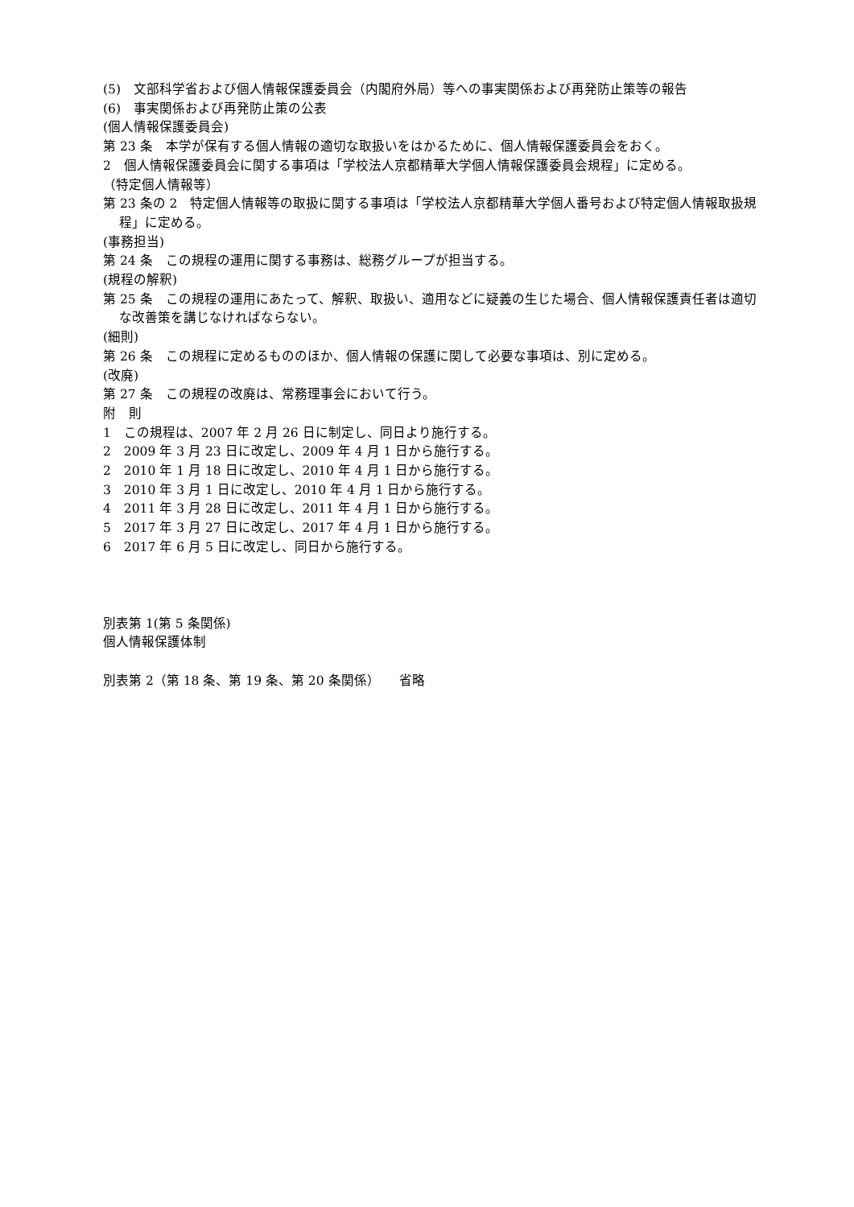(5)　文部科学省および個人情報保護委員会（内閣府外局）等への事実関係および再発防止策等の報告
(6)　事実関係および再発防止策の公表
(個人情報保護委員会)
第 23 条　本学が保有する個人情報の適切な取扱いをはかるために、個人情報保護委員会をおく。
2　個人情報保護委員会に関する事項は「学校法人京都精華大学個人情報保護委員会規程」に定める。
（特定個人情報等）
第 23 条の 2　特定個人情報等の取扱に関する事項は「学校法人京都精華大学個人番号および特定個人情報取扱規程」に定める。
(事務担当)
第 24 条　この規程の運用に関する事務は、総務グループが担当する。
(規程の解釈)
第 25 条　この規程の運用にあたって、解釈、取扱い、適用などに疑義の生じた場合、個人情報保護責任者は適切な改善策を講じなければならない。
(細則)
第 26 条　この規程に定めるもののほか、個人情報の保護に関して必要な事項は、別に定める。
(改廃)
第 27 条　この規程の改廃は、常務理事会において行う。
附　則
1　この規程は、2007 年 2 月 26 日に制定し、同日より施行する。
2　2009 年 3 月 23 日に改定し、2009 年 4 月 1 日から施行する。
2　2010 年 1 月 18 日に改定し、2010 年 4 月 1 日から施行する。
3　2010 年 3 月 1 日に改定し、2010 年 4 月 1 日から施行する。
4　2011 年 3 月 28 日に改定し、2011 年 4 月 1 日から施行する。
5　2017 年 3 月 27 日に改定し、2017 年 4 月 1 日から施行する。
6　2017 年 6 月 5 日に改定し、同日から施行する。
別表第 1(第 5 条関係)
個人情報保護体制
別表第 2（第 18 条、第 19 条、第 20 条関係）　　省略